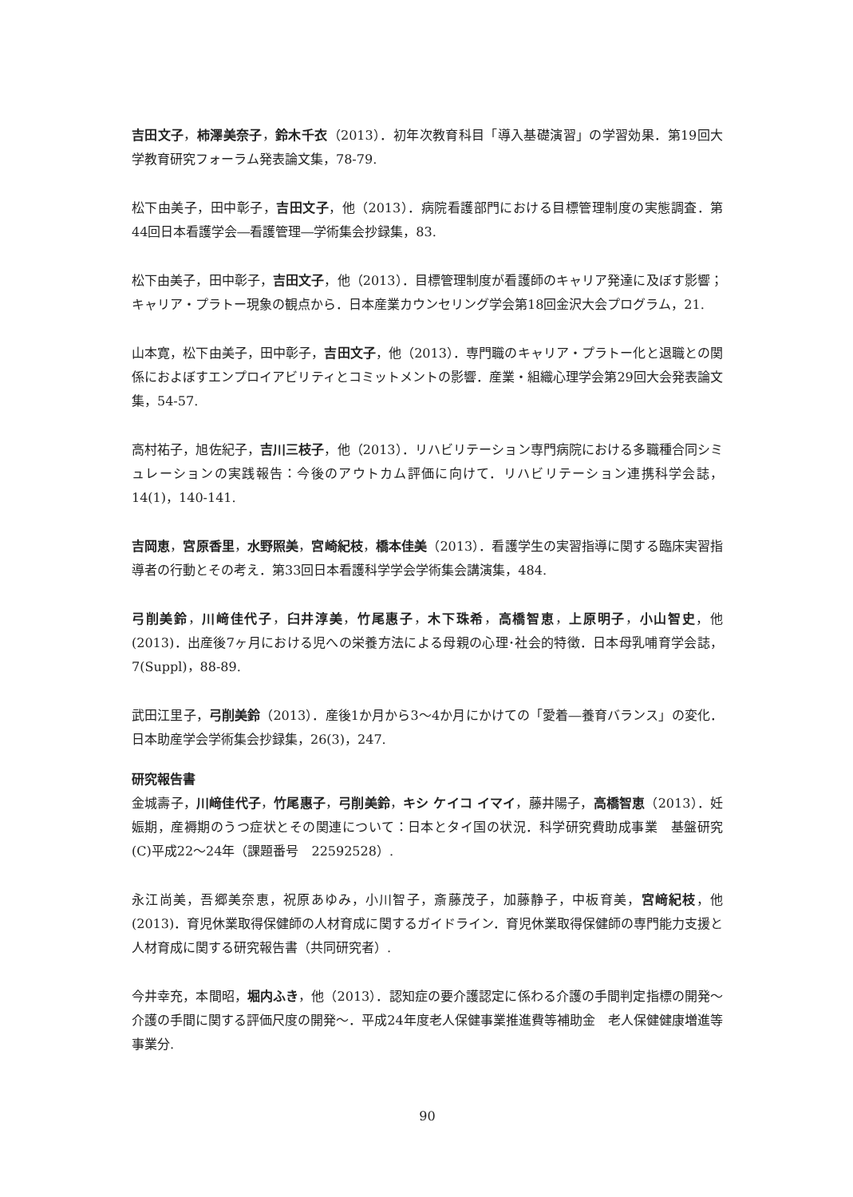吉田文子，柿澤美奈子，鈴木千衣（2013）．初年次教育科目「導入基礎演習」の学習効果．第19回大学教育研究フォーラム発表論文集，78-79.
松下由美子，田中彰子，吉田文子，他（2013）．病院看護部門における目標管理制度の実態調査．第44回日本看護学会―看護管理―学術集会抄録集，83.
松下由美子，田中彰子，吉田文子，他（2013）．目標管理制度が看護師のキャリア発達に及ぼす影響；キャリア・プラトー現象の観点から．日本産業カウンセリング学会第18回金沢大会プログラム，21.
山本寛，松下由美子，田中彰子，吉田文子，他（2013）．専門職のキャリア・プラトー化と退職との関係におよぼすエンプロイアビリティとコミットメントの影響．産業・組織心理学会第29回大会発表論文集，54-57.
高村祐子，旭佐紀子，吉川三枝子，他（2013）．リハビリテーション専門病院における多職種合同シミュレーションの実践報告：今後のアウトカム評価に向けて．リハビリテーション連携科学会誌，14(1)，140-141.
吉岡恵，宮原香里，水野照美，宮崎紀枝，橋本佳美（2013）．看護学生の実習指導に関する臨床実習指導者の行動とその考え．第33回日本看護科学学会学術集会講演集，484.
弓削美鈴，川﨑佳代子，臼井淳美，竹尾惠子，木下珠希，高橋智恵，上原明子，小山智史，他(2013)．出産後7ヶ月における児への栄養方法による母親の心理･社会的特徴．日本母乳哺育学会誌，7(Suppl)，88-89.
武田江里子，弓削美鈴（2013）．産後1か月から3～4か月にかけての「愛着―養育バランス」の変化．日本助産学会学術集会抄録集，26(3)，247.
研究報告書
金城壽子，川﨑佳代子，竹尾惠子，弓削美鈴，キシ ケイコ イマイ，藤井陽子，高橋智恵（2013）．妊娠期，産褥期のうつ症状とその関連について：日本とタイ国の状況．科学研究費助成事業　基盤研究(C)平成22～24年（課題番号　22592528）.
永江尚美，吾郷美奈恵，祝原あゆみ，小川智子，斎藤茂子，加藤静子，中板育美，宮﨑紀枝，他(2013)．育児休業取得保健師の人材育成に関するガイドライン．育児休業取得保健師の専門能力支援と人材育成に関する研究報告書（共同研究者）.
今井幸充，本間昭，堀内ふき，他（2013）．認知症の要介護認定に係わる介護の手間判定指標の開発～介護の手間に関する評価尺度の開発～．平成24年度老人保健事業推進費等補助金　老人保健健康増進等事業分.
90